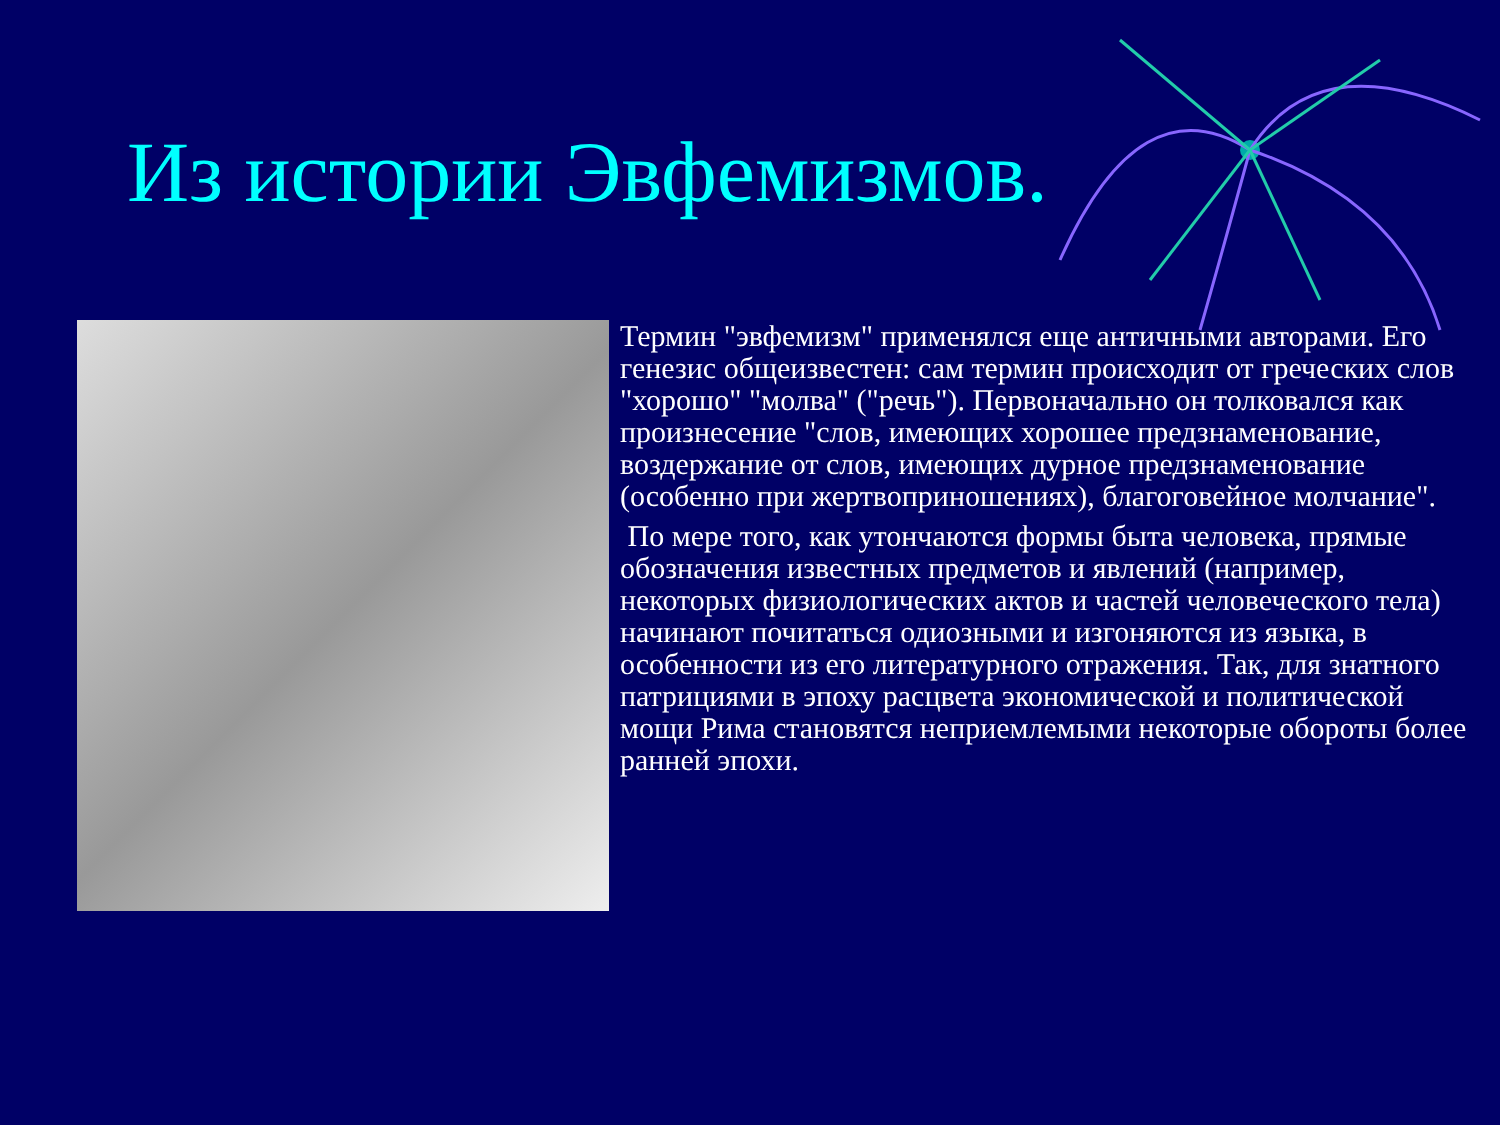Из истории Эвфемизмов.
Термин "эвфемизм" применялся еще античными авторами. Его генезис общеизвестен: сам термин происходит от греческих слов "хорошо" "молва" ("речь"). Первоначально он толковался как произнесение "слов, имеющих хорошее предзнаменование, воздержание от слов, имеющих дурное предзнаменование (особенно при жертвоприношениях), благоговейное молчание".
По мере того, как утончаются формы быта человека, прямые обозначения известных предметов и явлений (например, некоторых физиологических актов и частей человеческого тела) начинают почитаться одиозными и изгоняются из языка, в особенности из его литературного отражения. Так, для знатного патрициями в эпоху расцвета экономической и политической мощи Рима становятся неприемлемыми некоторые обороты более ранней эпохи.